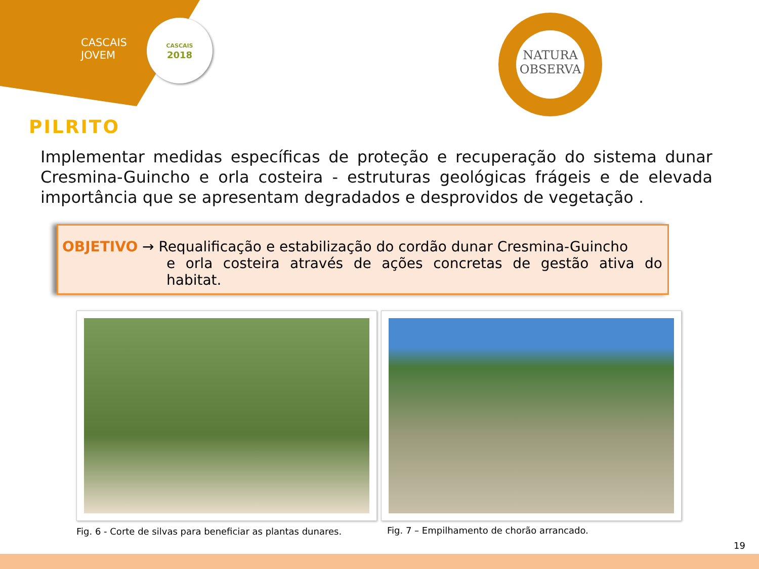CASCAIS
JOVEM
CASCAIS
2018
NATURA
OBSERVA
PILRITO
Implementar medidas específicas de proteção e recuperação do sistema dunar Cresmina-Guincho e orla costeira - estruturas geológicas frágeis e de elevada importância que se apresentam degradados e desprovidos de vegetação .
OBJETIVO → Requalificação e estabilização do cordão dunar Cresmina-Guincho
e orla costeira através de ações concretas de gestão ativa do habitat.
Fig. 6 - Corte de silvas para beneficiar as plantas dunares.
Fig. 7 – Empilhamento de chorão arrancado.
19